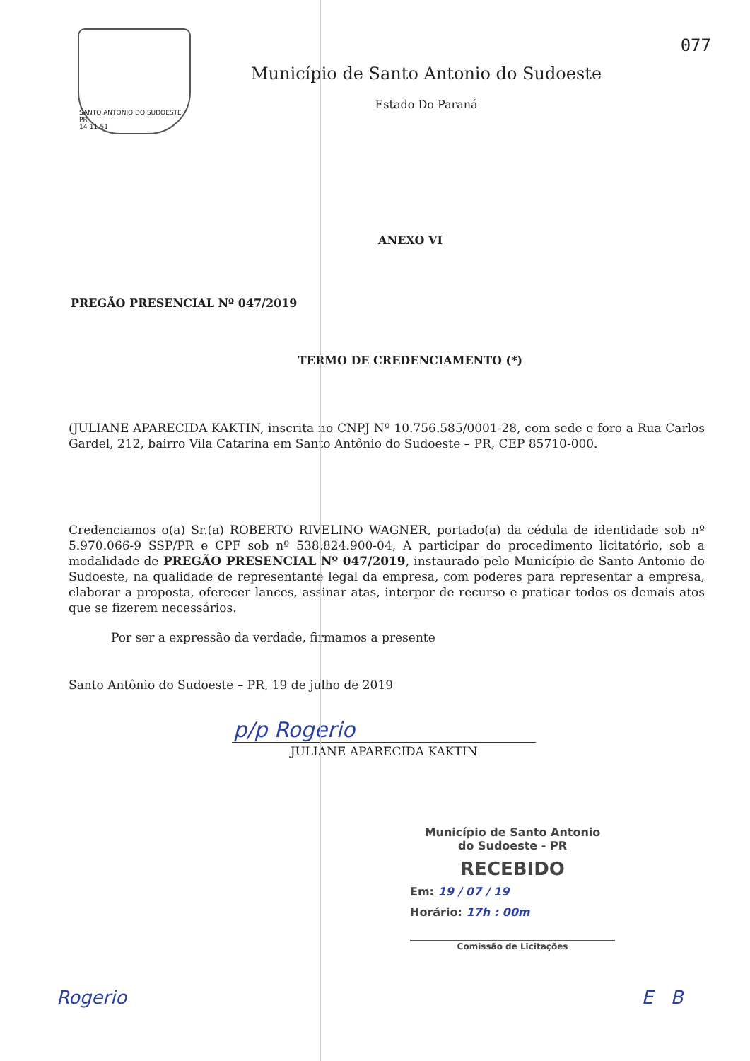077
SANTO ANTONIO DO SUDOESTE - PR
14-11-51
Município de Santo Antonio do Sudoeste
Estado Do Paraná
ANEXO VI
PREGÃO PRESENCIAL Nº 047/2019
TERMO DE CREDENCIAMENTO (*)
(JULIANE APARECIDA KAKTIN, inscrita no CNPJ Nº 10.756.585/0001-28, com sede e foro a Rua Carlos Gardel, 212, bairro Vila Catarina em Santo Antônio do Sudoeste – PR, CEP 85710-000.
Credenciamos o(a) Sr.(a) ROBERTO RIVELINO WAGNER, portado(a) da cédula de identidade sob nº 5.970.066-9 SSP/PR e CPF sob nº 538.824.900-04, A participar do procedimento licitatório, sob a modalidade de PREGÃO PRESENCIAL Nº 047/2019, instaurado pelo Município de Santo Antonio do Sudoeste, na qualidade de representante legal da empresa, com poderes para representar a empresa, elaborar a proposta, oferecer lances, assinar atas, interpor de recurso e praticar todos os demais atos que se fizerem necessários.
Por ser a expressão da verdade, firmamos a presente
Santo Antônio do Sudoeste – PR, 19 de julho de 2019
p/p Rogerio
JULIANE APARECIDA KAKTIN
Município de Santo Antonio
do Sudoeste - PR
RECEBIDO
Em: 19 / 07 / 19
Horário: 17h : 00m
Comissão de Licitações
Rogerio E B